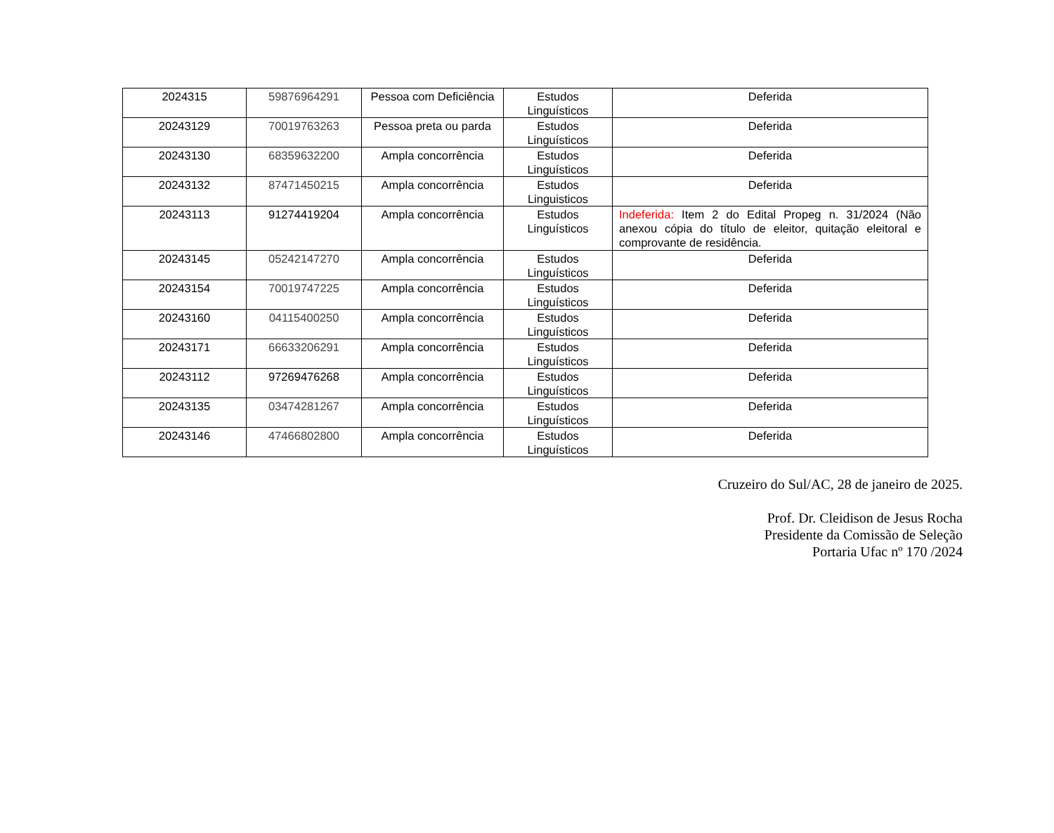| 2024315 | 59876964291 | Pessoa com Deficiência | Estudos Linguísticos | Deferida |
| 20243129 | 70019763263 | Pessoa preta ou parda | Estudos Linguísticos | Deferida |
| 20243130 | 68359632200 | Ampla concorrência | Estudos Linguísticos | Deferida |
| 20243132 | 87471450215 | Ampla concorrência | Estudos Linguisticos | Deferida |
| 20243113 | 91274419204 | Ampla concorrência | Estudos Linguísticos | Indeferida: Item 2 do Edital Propeg n. 31/2024 (Não anexou cópia do título de eleitor, quitação eleitoral e comprovante de residência. |
| 20243145 | 05242147270 | Ampla concorrência | Estudos Linguísticos | Deferida |
| 20243154 | 70019747225 | Ampla concorrência | Estudos Linguísticos | Deferida |
| 20243160 | 04115400250 | Ampla concorrência | Estudos Linguísticos | Deferida |
| 20243171 | 66633206291 | Ampla concorrência | Estudos Linguísticos | Deferida |
| 20243112 | 97269476268 | Ampla concorrência | Estudos Linguísticos | Deferida |
| 20243135 | 03474281267 | Ampla concorrência | Estudos Linguísticos | Deferida |
| 20243146 | 47466802800 | Ampla concorrência | Estudos Linguísticos | Deferida |
Cruzeiro do Sul/AC, 28 de janeiro de 2025.
Prof. Dr. Cleidison de Jesus Rocha
Presidente da Comissão de Seleção
Portaria Ufac nº 170 /2024